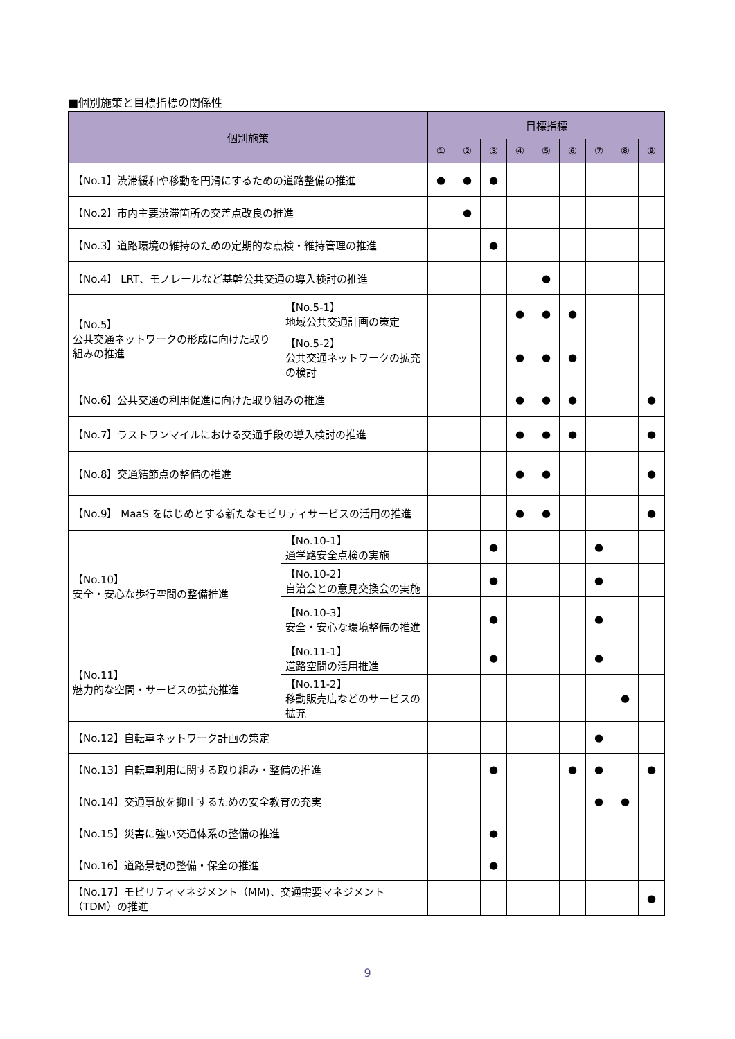■個別施策と目標指標の関係性
| 個別施策 | | 目標指標 | | | | | | | | |
| --- | --- | --- | --- | --- | --- | --- | --- | --- | --- | --- |
| | | ① | ② | ③ | ④ | ⑤ | ⑥ | ⑦ | ⑧ | ⑨ |
| 【No.1】渋滞緩和や移動を円滑にするための道路整備の推進 | | ● | ● | ● | | | | | | |
| 【No.2】市内主要渋滞箇所の交差点改良の推進 | | | ● | | | | | | | |
| 【No.3】道路環境の維持のための定期的な点検・維持管理の推進 | | | | ● | | | | | | |
| 【No.4】 LRT、モノレールなど基幹公共交通の導入検討の推進 | | | | | | ● | | | | |
| 【No.5】 公共交通ネットワークの形成に向けた取り組みの推進 | 【No.5-1】 地域公共交通計画の策定 | | | | ● | ● | ● | | | |
| | 【No.5-2】 公共交通ネットワークの拡充の検討 | | | | ● | ● | ● | | | |
| 【No.6】公共交通の利用促進に向けた取り組みの推進 | | | | | ● | ● | ● | | | ● |
| 【No.7】ラストワンマイルにおける交通手段の導入検討の推進 | | | | | ● | ● | ● | | | ● |
| 【No.8】交通結節点の整備の推進 | | | | | ● | ● | | | | ● |
| 【No.9】 MaaS をはじめとする新たなモビリティサービスの活用の推進 | | | | | ● | ● | | | | ● |
| 【No.10】 安全・安心な歩行空間の整備推進 | 【No.10-1】 通学路安全点検の実施 | | | ● | | | | ● | | |
| | 【No.10-2】 自治会との意見交換会の実施 | | | ● | | | | ● | | |
| | 【No.10-3】 安全・安心な環境整備の推進 | | | ● | | | | ● | | |
| 【No.11】 魅力的な空間・サービスの拡充推進 | 【No.11-1】 道路空間の活用推進 | | | ● | | | | ● | | |
| | 【No.11-2】 移動販売店などのサービスの拡充 | | | | | | | | ● | |
| 【No.12】自転車ネットワーク計画の策定 | | | | | | | | ● | | |
| 【No.13】自転車利用に関する取り組み・整備の推進 | | | | ● | | | ● | ● | | ● |
| 【No.14】交通事故を抑止するための安全教育の充実 | | | | | | | | ● | ● | |
| 【No.15】災害に強い交通体系の整備の推進 | | | | ● | | | | | | |
| 【No.16】道路景観の整備・保全の推進 | | | | ● | | | | | | |
| 【No.17】モビリティマネジメント（MM)、交通需要マネジメント（TDM）の推進 | | | | | | | | | | ● |
9